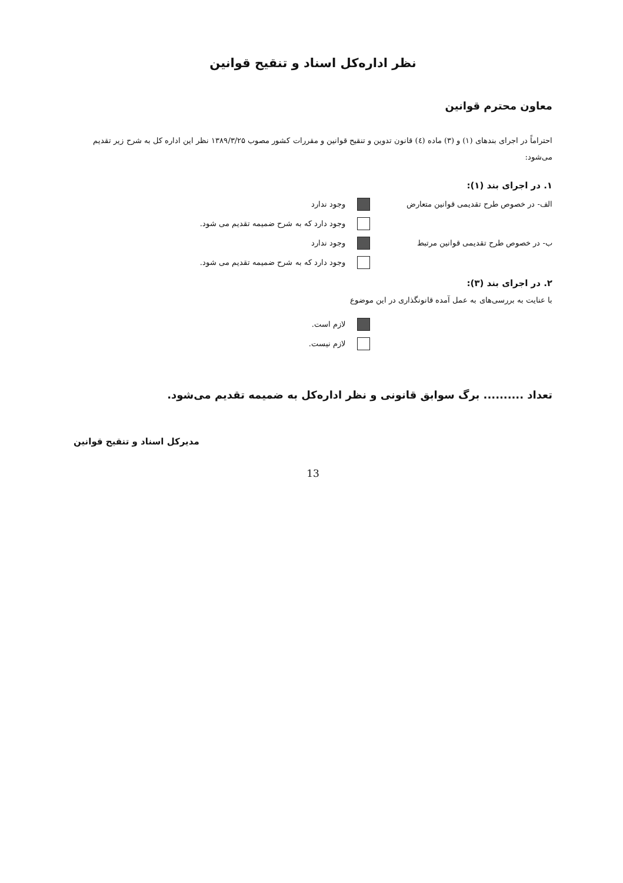نظر اداره‌کل اسناد و تنقیح قوانین
معاون محترم قوانین
احتراماً در اجرای بندهای (۱) و (۳) ماده (٤) قانون تدوین و تنقیح قوانین و مقررات کشور مصوب ۱۳۸۹/۳/۲۵ نظر این اداره کل به شرح زیر تقدیم می‌شود:
۱. در اجرای بند (۱):
الف- در خصوص طرح تقدیمی قوانین متعارض وجود ندارد
وجود دارد که به شرح ضمیمه تقدیم می شود.
ب- در خصوص طرح تقدیمی قوانین مرتبط وجود ندارد
وجود دارد که به شرح ضمیمه تقدیم می شود.
۲. در اجرای بند (۳):
با عنایت به بررسی‌های به عمل آمده قانونگذاری در این موضوع
لازم است.
لازم نیست.
تعداد .......... برگ سوابق قانونی و نظر اداره‌کل به ضمیمه تقدیم می‌شود.
مدیرکل اسناد و تنقیح قوانین
13